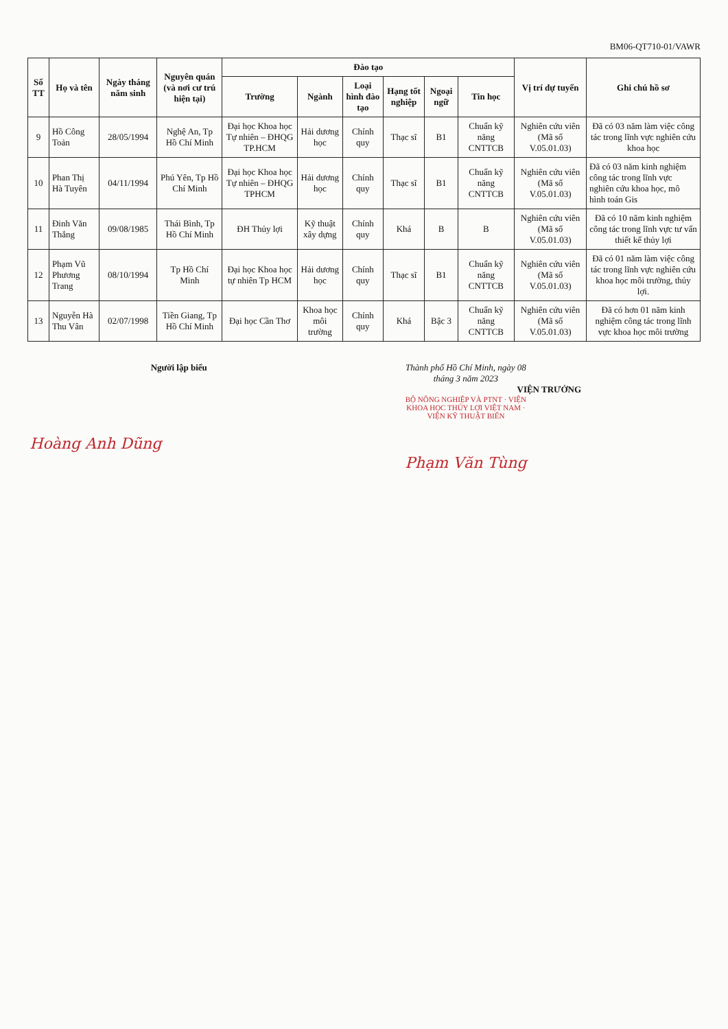BM06-QT710-01/VAWR
| Số TT | Họ và tên | Ngày tháng năm sinh | Nguyên quán (và nơi cư trú hiện tại) | Đào tạo | | | | | | Vị trí dự tuyển | Ghi chú hồ sơ |
| --- | --- | --- | --- | --- | --- | --- | --- | --- | --- | --- | --- |
| | | | | Trường | Ngành | Loại hình đào tạo | Hạng tốt nghiệp | Ngoại ngữ | Tin học | | |
| 9 | Hồ Công Toản | 28/05/1994 | Nghệ An, Tp Hồ Chí Minh | Đại học Khoa học Tự nhiên – ĐHQG TP.HCM | Hải dương học | Chính quy | Thạc sĩ | B1 | Chuẩn kỹ năng CNTTCB | Nghiên cứu viên (Mã số V.05.01.03) | Đã có 03 năm làm việc công tác trong lĩnh vực nghiên cứu khoa học |
| 10 | Phan Thị Hà Tuyên | 04/11/1994 | Phú Yên, Tp Hồ Chí Minh | Đại học Khoa học Tự nhiên – ĐHQG TPHCM | Hải dương học | Chính quy | Thạc sĩ | B1 | Chuẩn kỹ năng CNTTCB | Nghiên cứu viên (Mã số V.05.01.03) | Đã có 03 năm kinh nghiệm công tác trong lĩnh vực nghiên cứu khoa học, mô hình toán Gis |
| 11 | Đinh Văn Thắng | 09/08/1985 | Thái Bình, Tp Hồ Chí Minh | ĐH Thủy lợi | Kỹ thuật xây dựng | Chính quy | Khá | B | B | Nghiên cứu viên (Mã số V.05.01.03) | Đã có 10 năm kinh nghiệm công tác trong lĩnh vực tư vấn thiết kế thủy lợi |
| 12 | Phạm Vũ Phương Trang | 08/10/1994 | Tp Hồ Chí Minh | Đại học Khoa học tự nhiên Tp HCM | Hải dương học | Chính quy | Thạc sĩ | B1 | Chuẩn kỹ năng CNTTCB | Nghiên cứu viên (Mã số V.05.01.03) | Đã có 01 năm làm việc công tác trong lĩnh vực nghiên cứu khoa học môi trường, thủy lợi. |
| 13 | Nguyễn Hà Thu Vân | 02/07/1998 | Tiền Giang, Tp Hồ Chí Minh | Đại học Cần Thơ | Khoa học môi trường | Chính quy | Khá | Bậc 3 | Chuẩn kỹ năng CNTTCB | Nghiên cứu viên (Mã số V.05.01.03) | Đã có hơn 01 năm kinh nghiệm công tác trong lĩnh vực khoa học môi trường |
Người lập biểu
Hoàng Anh Dũng
Thành phố Hồ Chí Minh, ngày 08 tháng 3 năm 2023
VIỆN TRƯỞNG
BỘ NÔNG NGHIỆP VÀ PTNT · VIỆN KHOA HỌC THỦY LỢI VIỆT NAM · VIỆN KỸ THUẬT BIỂN
Phạm Văn Tùng